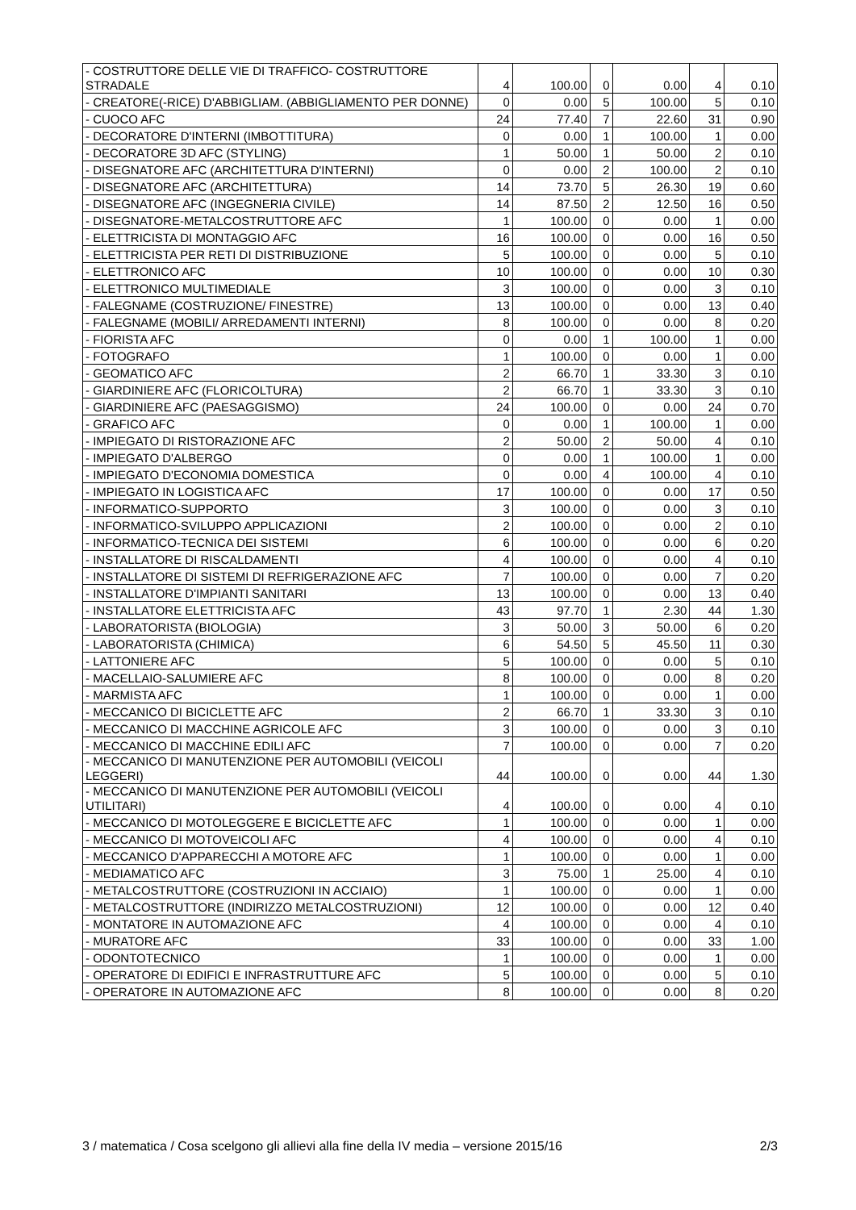| - COSTRUTTORE DELLE VIE DI TRAFFICO- COSTRUTTORE STRADALE | 4 | 100.00 | 0 | 0.00 | 4 | 0.10 |
| - CREATORE(-RICE) D'ABBIGLIAM. (ABBIGLIAMENTO PER DONNE) | 0 | 0.00 | 5 | 100.00 | 5 | 0.10 |
| - CUOCO AFC | 24 | 77.40 | 7 | 22.60 | 31 | 0.90 |
| - DECORATORE D'INTERNI (IMBOTTITURA) | 0 | 0.00 | 1 | 100.00 | 1 | 0.00 |
| - DECORATORE 3D AFC (STYLING) | 1 | 50.00 | 1 | 50.00 | 2 | 0.10 |
| - DISEGNATORE AFC (ARCHITETTURA D'INTERNI) | 0 | 0.00 | 2 | 100.00 | 2 | 0.10 |
| - DISEGNATORE AFC (ARCHITETTURA) | 14 | 73.70 | 5 | 26.30 | 19 | 0.60 |
| - DISEGNATORE AFC (INGEGNERIA CIVILE) | 14 | 87.50 | 2 | 12.50 | 16 | 0.50 |
| - DISEGNATORE-METALCOSTRUTTORE AFC | 1 | 100.00 | 0 | 0.00 | 1 | 0.00 |
| - ELETTRICISTA DI MONTAGGIO AFC | 16 | 100.00 | 0 | 0.00 | 16 | 0.50 |
| - ELETTRICISTA PER RETI DI DISTRIBUZIONE | 5 | 100.00 | 0 | 0.00 | 5 | 0.10 |
| - ELETTRONICO AFC | 10 | 100.00 | 0 | 0.00 | 10 | 0.30 |
| - ELETTRONICO MULTIMEDIALE | 3 | 100.00 | 0 | 0.00 | 3 | 0.10 |
| - FALEGNAME (COSTRUZIONE/ FINESTRE) | 13 | 100.00 | 0 | 0.00 | 13 | 0.40 |
| - FALEGNAME (MOBILI/ ARREDAMENTI INTERNI) | 8 | 100.00 | 0 | 0.00 | 8 | 0.20 |
| - FIORISTA AFC | 0 | 0.00 | 1 | 100.00 | 1 | 0.00 |
| - FOTOGRAFO | 1 | 100.00 | 0 | 0.00 | 1 | 0.00 |
| - GEOMATICO AFC | 2 | 66.70 | 1 | 33.30 | 3 | 0.10 |
| - GIARDINIERE AFC (FLORICOLTURA) | 2 | 66.70 | 1 | 33.30 | 3 | 0.10 |
| - GIARDINIERE AFC (PAESAGGISMO) | 24 | 100.00 | 0 | 0.00 | 24 | 0.70 |
| - GRAFICO AFC | 0 | 0.00 | 1 | 100.00 | 1 | 0.00 |
| - IMPIEGATO DI RISTORAZIONE AFC | 2 | 50.00 | 2 | 50.00 | 4 | 0.10 |
| - IMPIEGATO D'ALBERGO | 0 | 0.00 | 1 | 100.00 | 1 | 0.00 |
| - IMPIEGATO D'ECONOMIA DOMESTICA | 0 | 0.00 | 4 | 100.00 | 4 | 0.10 |
| - IMPIEGATO IN LOGISTICA AFC | 17 | 100.00 | 0 | 0.00 | 17 | 0.50 |
| - INFORMATICO-SUPPORTO | 3 | 100.00 | 0 | 0.00 | 3 | 0.10 |
| - INFORMATICO-SVILUPPO APPLICAZIONI | 2 | 100.00 | 0 | 0.00 | 2 | 0.10 |
| - INFORMATICO-TECNICA DEI SISTEMI | 6 | 100.00 | 0 | 0.00 | 6 | 0.20 |
| - INSTALLATORE DI RISCALDAMENTI | 4 | 100.00 | 0 | 0.00 | 4 | 0.10 |
| - INSTALLATORE DI SISTEMI DI REFRIGERAZIONE AFC | 7 | 100.00 | 0 | 0.00 | 7 | 0.20 |
| - INSTALLATORE D'IMPIANTI SANITARI | 13 | 100.00 | 0 | 0.00 | 13 | 0.40 |
| - INSTALLATORE ELETTRICISTA AFC | 43 | 97.70 | 1 | 2.30 | 44 | 1.30 |
| - LABORATORISTA (BIOLOGIA) | 3 | 50.00 | 3 | 50.00 | 6 | 0.20 |
| - LABORATORISTA (CHIMICA) | 6 | 54.50 | 5 | 45.50 | 11 | 0.30 |
| - LATTONIERE AFC | 5 | 100.00 | 0 | 0.00 | 5 | 0.10 |
| - MACELLAIO-SALUMIERE AFC | 8 | 100.00 | 0 | 0.00 | 8 | 0.20 |
| - MARMISTA AFC | 1 | 100.00 | 0 | 0.00 | 1 | 0.00 |
| - MECCANICO DI BICICLETTE AFC | 2 | 66.70 | 1 | 33.30 | 3 | 0.10 |
| - MECCANICO DI MACCHINE AGRICOLE AFC | 3 | 100.00 | 0 | 0.00 | 3 | 0.10 |
| - MECCANICO DI MACCHINE EDILI AFC | 7 | 100.00 | 0 | 0.00 | 7 | 0.20 |
| - MECCANICO DI MANUTENZIONE PER AUTOMOBILI (VEICOLI LEGGERI) | 44 | 100.00 | 0 | 0.00 | 44 | 1.30 |
| - MECCANICO DI MANUTENZIONE PER AUTOMOBILI (VEICOLI UTILITARI) | 4 | 100.00 | 0 | 0.00 | 4 | 0.10 |
| - MECCANICO DI MOTOLEGGERE E BICICLETTE AFC | 1 | 100.00 | 0 | 0.00 | 1 | 0.00 |
| - MECCANICO DI MOTOVEICOLI AFC | 4 | 100.00 | 0 | 0.00 | 4 | 0.10 |
| - MECCANICO D'APPARECCHI A MOTORE AFC | 1 | 100.00 | 0 | 0.00 | 1 | 0.00 |
| - MEDIAMATICO AFC | 3 | 75.00 | 1 | 25.00 | 4 | 0.10 |
| - METALCOSTRUTTORE (COSTRUZIONI IN ACCIAIO) | 1 | 100.00 | 0 | 0.00 | 1 | 0.00 |
| - METALCOSTRUTTORE (INDIRIZZO METALCOSTRUZIONI) | 12 | 100.00 | 0 | 0.00 | 12 | 0.40 |
| - MONTATORE IN AUTOMAZIONE AFC | 4 | 100.00 | 0 | 0.00 | 4 | 0.10 |
| - MURATORE AFC | 33 | 100.00 | 0 | 0.00 | 33 | 1.00 |
| - ODONTOTECNICO | 1 | 100.00 | 0 | 0.00 | 1 | 0.00 |
| - OPERATORE DI EDIFICI E INFRASTRUTTURE AFC | 5 | 100.00 | 0 | 0.00 | 5 | 0.10 |
| - OPERATORE IN AUTOMAZIONE AFC | 8 | 100.00 | 0 | 0.00 | 8 | 0.20 |
3 / matematica / Cosa scelgono gli allievi alla fine della IV media – versione 2015/16 2/3